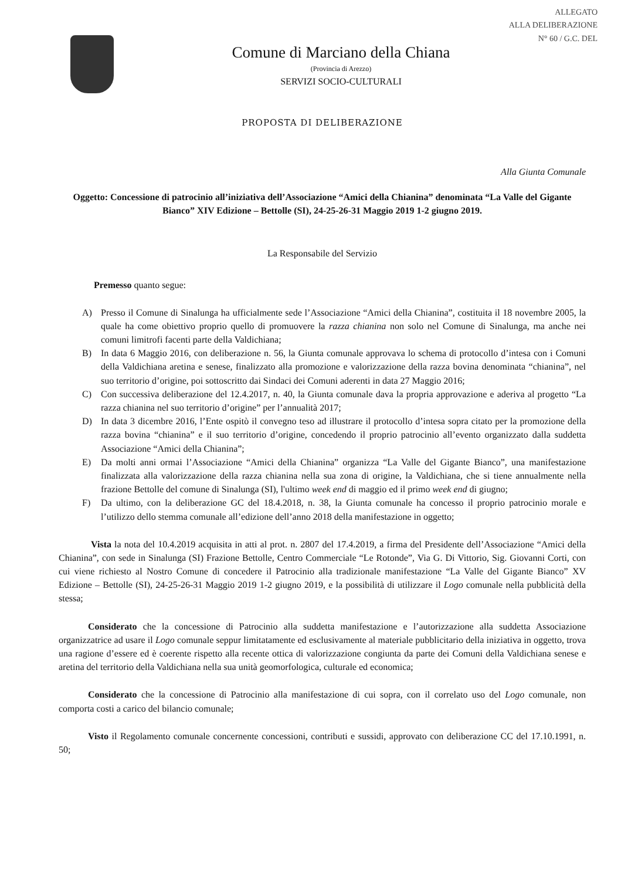ALLEGATO
ALLA DELIBERAZIONE
N° 60 / G.C. DEL
Comune di Marciano della Chiana
(Provincia di Arezzo)
SERVIZI SOCIO-CULTURALI
PROPOSTA DI DELIBERAZIONE
Alla Giunta Comunale
Oggetto: Concessione di patrocinio all’iniziativa dell’Associazione “Amici della Chianina” denominata “La Valle del Gigante Bianco” XIV Edizione – Bettolle (SI), 24-25-26-31 Maggio 2019 1-2 giugno 2019.
La Responsabile del Servizio
Premesso quanto segue:
A) Presso il Comune di Sinalunga ha ufficialmente sede l’Associazione “Amici della Chianina”, costituita il 18 novembre 2005, la quale ha come obiettivo proprio quello di promuovere la razza chianina non solo nel Comune di Sinalunga, ma anche nei comuni limitrofi facenti parte della Valdichiana;
B) In data 6 Maggio 2016, con deliberazione n. 56, la Giunta comunale approvava lo schema di protocollo d’intesa con i Comuni della Valdichiana aretina e senese, finalizzato alla promozione e valorizzazione della razza bovina denominata “chianina”, nel suo territorio d’origine, poi sottoscritto dai Sindaci dei Comuni aderenti in data 27 Maggio 2016;
C) Con successiva deliberazione del 12.4.2017, n. 40, la Giunta comunale dava la propria approvazione e aderiva al progetto “La razza chianina nel suo territorio d’origine” per l’annualità 2017;
D) In data 3 dicembre 2016, l’Ente ospitò il convegno teso ad illustrare il protocollo d’intesa sopra citato per la promozione della razza bovina “chianina” e il suo territorio d’origine, concedendo il proprio patrocinio all’evento organizzato dalla suddetta Associazione “Amici della Chianina”;
E) Da molti anni ormai l’Associazione “Amici della Chianina” organizza “La Valle del Gigante Bianco”, una manifestazione finalizzata alla valorizzazione della razza chianina nella sua zona di origine, la Valdichiana, che si tiene annualmente nella frazione Bettolle del comune di Sinalunga (SI), l'ultimo week end di maggio ed il primo week end di giugno;
F) Da ultimo, con la deliberazione GC del 18.4.2018, n. 38, la Giunta comunale ha concesso il proprio patrocinio morale e l’utilizzo dello stemma comunale all’edizione dell’anno 2018 della manifestazione in oggetto;
Vista la nota del 10.4.2019 acquisita in atti al prot. n. 2807 del 17.4.2019, a firma del Presidente dell’Associazione “Amici della Chianina”, con sede in Sinalunga (SI) Frazione Bettolle, Centro Commerciale “Le Rotonde”, Via G. Di Vittorio, Sig. Giovanni Corti, con cui viene richiesto al Nostro Comune di concedere il Patrocinio alla tradizionale manifestazione “La Valle del Gigante Bianco” XV Edizione – Bettolle (SI), 24-25-26-31 Maggio 2019 1-2 giugno 2019, e la possibilità di utilizzare il Logo comunale nella pubblicità della stessa;
Considerato che la concessione di Patrocinio alla suddetta manifestazione e l’autorizzazione alla suddetta Associazione organizzatrice ad usare il Logo comunale seppur limitatamente ed esclusivamente al materiale pubblicitario della iniziativa in oggetto, trova una ragione d’essere ed è coerente rispetto alla recente ottica di valorizzazione congiunta da parte dei Comuni della Valdichiana senese e aretina del territorio della Valdichiana nella sua unità geomorfologica, culturale ed economica;
Considerato che la concessione di Patrocinio alla manifestazione di cui sopra, con il correlato uso del Logo comunale, non comporta costi a carico del bilancio comunale;
Visto il Regolamento comunale concernente concessioni, contributi e sussidi, approvato con deliberazione CC del 17.10.1991, n. 50;